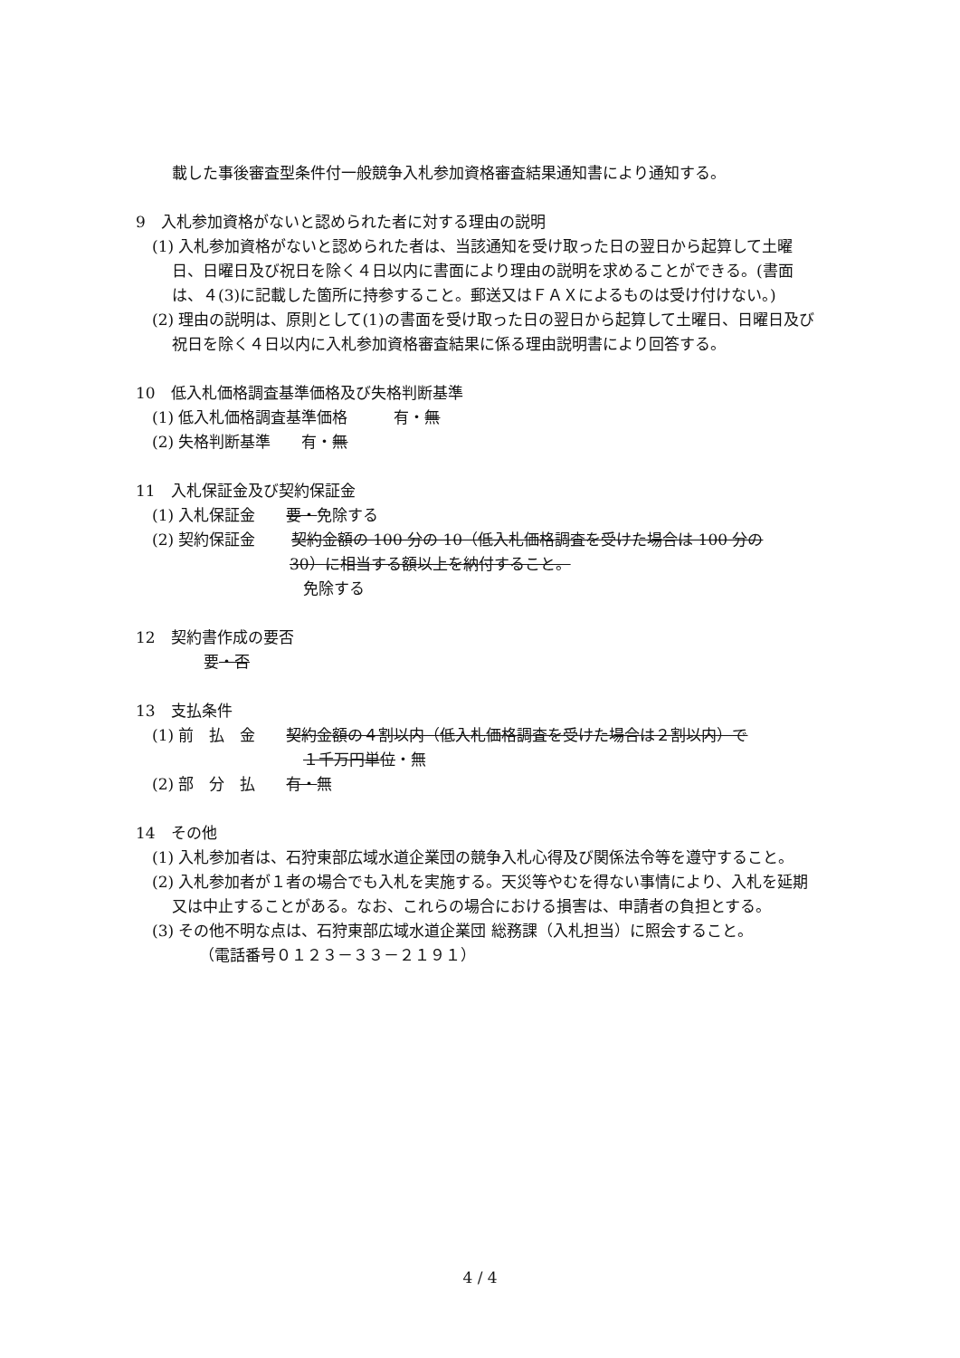載した事後審査型条件付一般競争入札参加資格審査結果通知書により通知する。
9　入札参加資格がないと認められた者に対する理由の説明
(1) 入札参加資格がないと認められた者は、当該通知を受け取った日の翌日から起算して土曜日、日曜日及び祝日を除く４日以内に書面により理由の説明を求めることができる。(書面は、４(3)に記載した箇所に持参すること。郵送又はＦＡＸによるものは受け付けない。)
(2) 理由の説明は、原則として(1)の書面を受け取った日の翌日から起算して土曜日、日曜日及び祝日を除く４日以内に入札参加資格審査結果に係る理由説明書により回答する。
10　低入札価格調査基準価格及び失格判断基準
(1) 低入札価格調査基準価格　　　有・無
(2) 失格判断基準　　有・無
11　入札保証金及び契約保証金
(1) 入札保証金　　要・免除する
(2) 契約保証金　　 契約金額の 100 分の 10（低入札価格調査を受けた場合は 100 分の
30）に相当する額以上を納付すること。
免除する
12　契約書作成の要否
要・否
13　支払条件
(1) 前　払　金　　契約金額の４割以内（低入札価格調査を受けた場合は２割以内）で
１千万円単位・無
(2) 部　分　払　　有・無
14　その他
(1) 入札参加者は、石狩東部広域水道企業団の競争入札心得及び関係法令等を遵守すること。
(2) 入札参加者が１者の場合でも入札を実施する。天災等やむを得ない事情により、入札を延期又は中止することがある。なお、これらの場合における損害は、申請者の負担とする。
(3) その他不明な点は、石狩東部広域水道企業団 総務課（入札担当）に照会すること。
（電話番号０１２３－３３－２１９１）
4 / 4